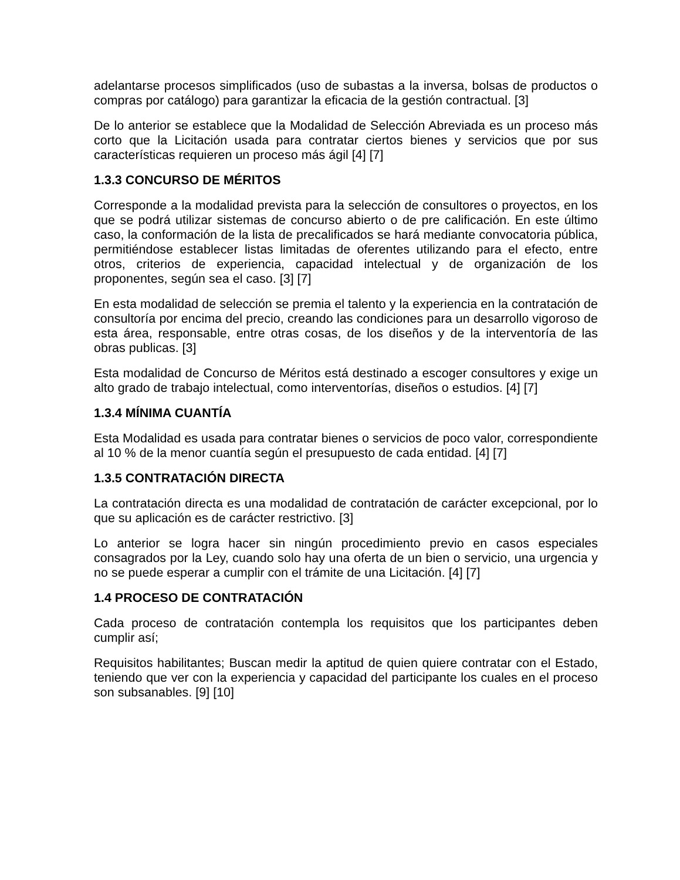adelantarse procesos simplificados (uso de subastas a la inversa, bolsas de productos o compras por catálogo) para garantizar la eficacia de la gestión contractual. [3]
De lo anterior se establece que la Modalidad de Selección Abreviada es un proceso más corto que la Licitación usada para contratar ciertos bienes y servicios que por sus características requieren un proceso más ágil [4] [7]
1.3.3 CONCURSO DE MÉRITOS
Corresponde a la modalidad prevista para la selección de consultores o proyectos, en los que se podrá utilizar sistemas de concurso abierto o de pre calificación. En este último caso, la conformación de la lista de precalificados se hará mediante convocatoria pública, permitiéndose establecer listas limitadas de oferentes utilizando para el efecto, entre otros, criterios de experiencia, capacidad intelectual y de organización de los proponentes, según sea el caso. [3] [7]
En esta modalidad de selección se premia el talento y la experiencia en la contratación de consultoría por encima del precio, creando las condiciones para un desarrollo vigoroso de esta área, responsable, entre otras cosas, de los diseños y de la interventoría de las obras publicas. [3]
Esta modalidad de Concurso de Méritos está destinado a escoger consultores y exige un alto grado de trabajo intelectual, como interventorías, diseños o estudios. [4] [7]
1.3.4 MÍNIMA CUANTÍA
Esta Modalidad es usada para contratar bienes o servicios de poco valor, correspondiente al 10 % de la menor cuantía según el presupuesto de cada entidad. [4] [7]
1.3.5 CONTRATACIÓN DIRECTA
La contratación directa es una modalidad de contratación de carácter excepcional, por lo que su aplicación es de carácter restrictivo. [3]
Lo anterior se logra hacer sin ningún procedimiento previo en casos especiales consagrados por la Ley, cuando solo hay una oferta de un bien o servicio, una urgencia y no se puede esperar a cumplir con el trámite de una Licitación. [4] [7]
1.4 PROCESO DE CONTRATACIÓN
Cada proceso de contratación contempla los requisitos que los participantes deben cumplir así;
Requisitos habilitantes; Buscan medir la aptitud de quien quiere contratar con el Estado, teniendo que ver con la experiencia y capacidad del participante los cuales en el proceso son subsanables. [9] [10]